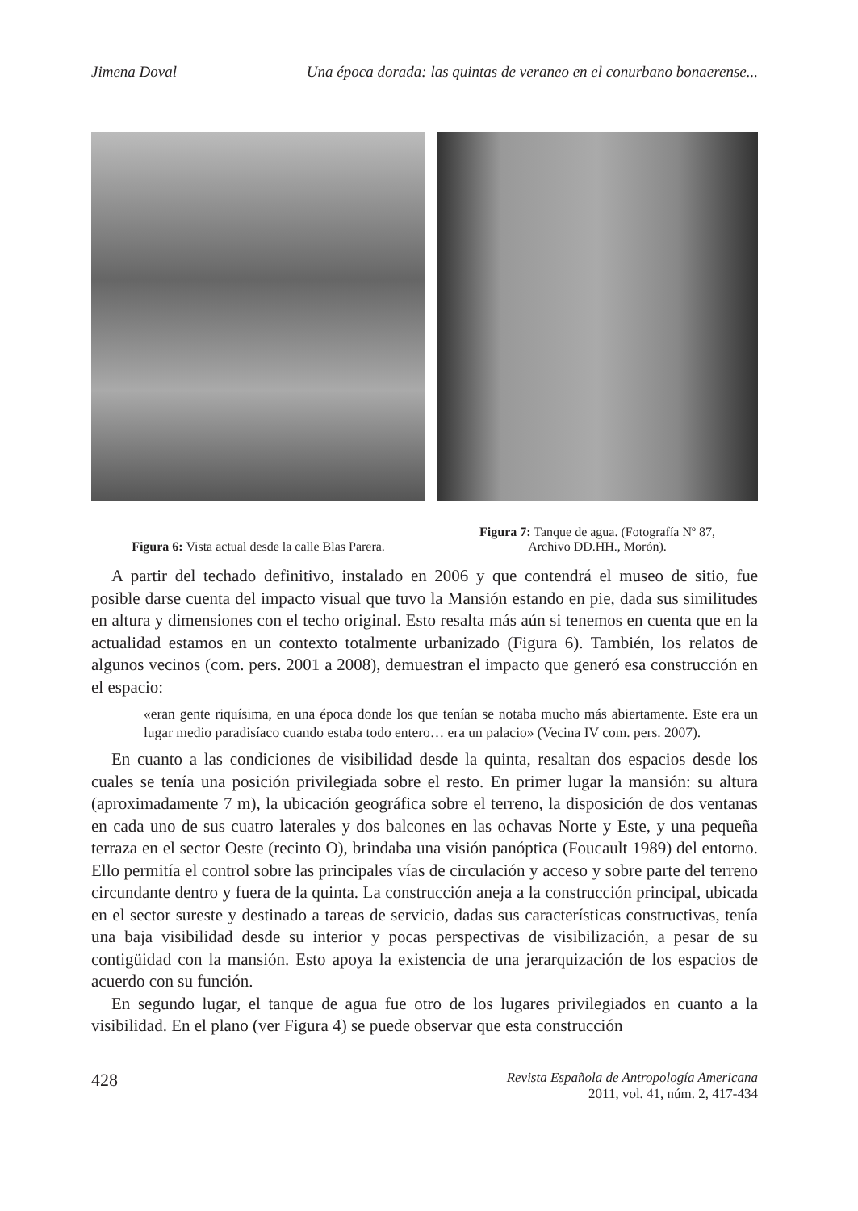Jimena Doval Una época dorada: las quintas de veraneo en el conurbano bonaerense...
Figura 6: Vista actual desde la calle Blas Parera.
Figura 7: Tanque de agua. (Fotografía Nº 87,
Archivo DD.HH., Morón).
A partir del techado definitivo, instalado en 2006 y que contendrá el museo de sitio, fue posible darse cuenta del impacto visual que tuvo la Mansión estando en pie, dada sus similitudes en altura y dimensiones con el techo original. Esto resalta más aún si tenemos en cuenta que en la actualidad estamos en un contexto totalmente urbanizado (Figura 6). También, los relatos de algunos vecinos (com. pers. 2001 a 2008), demuestran el impacto que generó esa construcción en el espacio:
«eran gente riquísima, en una época donde los que tenían se notaba mucho más abiertamente. Este era un lugar medio paradisíaco cuando estaba todo entero… era un palacio» (Vecina IV com. pers. 2007).
En cuanto a las condiciones de visibilidad desde la quinta, resaltan dos espacios desde los cuales se tenía una posición privilegiada sobre el resto. En primer lugar la mansión: su altura (aproximadamente 7 m), la ubicación geográfica sobre el terreno, la disposición de dos ventanas en cada uno de sus cuatro laterales y dos balcones en las ochavas Norte y Este, y una pequeña terraza en el sector Oeste (recinto O), brindaba una visión panóptica (Foucault 1989) del entorno. Ello permitía el control sobre las principales vías de circulación y acceso y sobre parte del terreno circundante dentro y fuera de la quinta. La construcción aneja a la construcción principal, ubicada en el sector sureste y destinado a tareas de servicio, dadas sus características constructivas, tenía una baja visibilidad desde su interior y pocas perspectivas de visibilización, a pesar de su contigüidad con la mansión. Esto apoya la existencia de una jerarquización de los espacios de acuerdo con su función.
En segundo lugar, el tanque de agua fue otro de los lugares privilegiados en cuanto a la visibilidad. En el plano (ver Figura 4) se puede observar que esta construcción
428 Revista Española de Antropología Americana
2011, vol. 41, núm. 2, 417-434